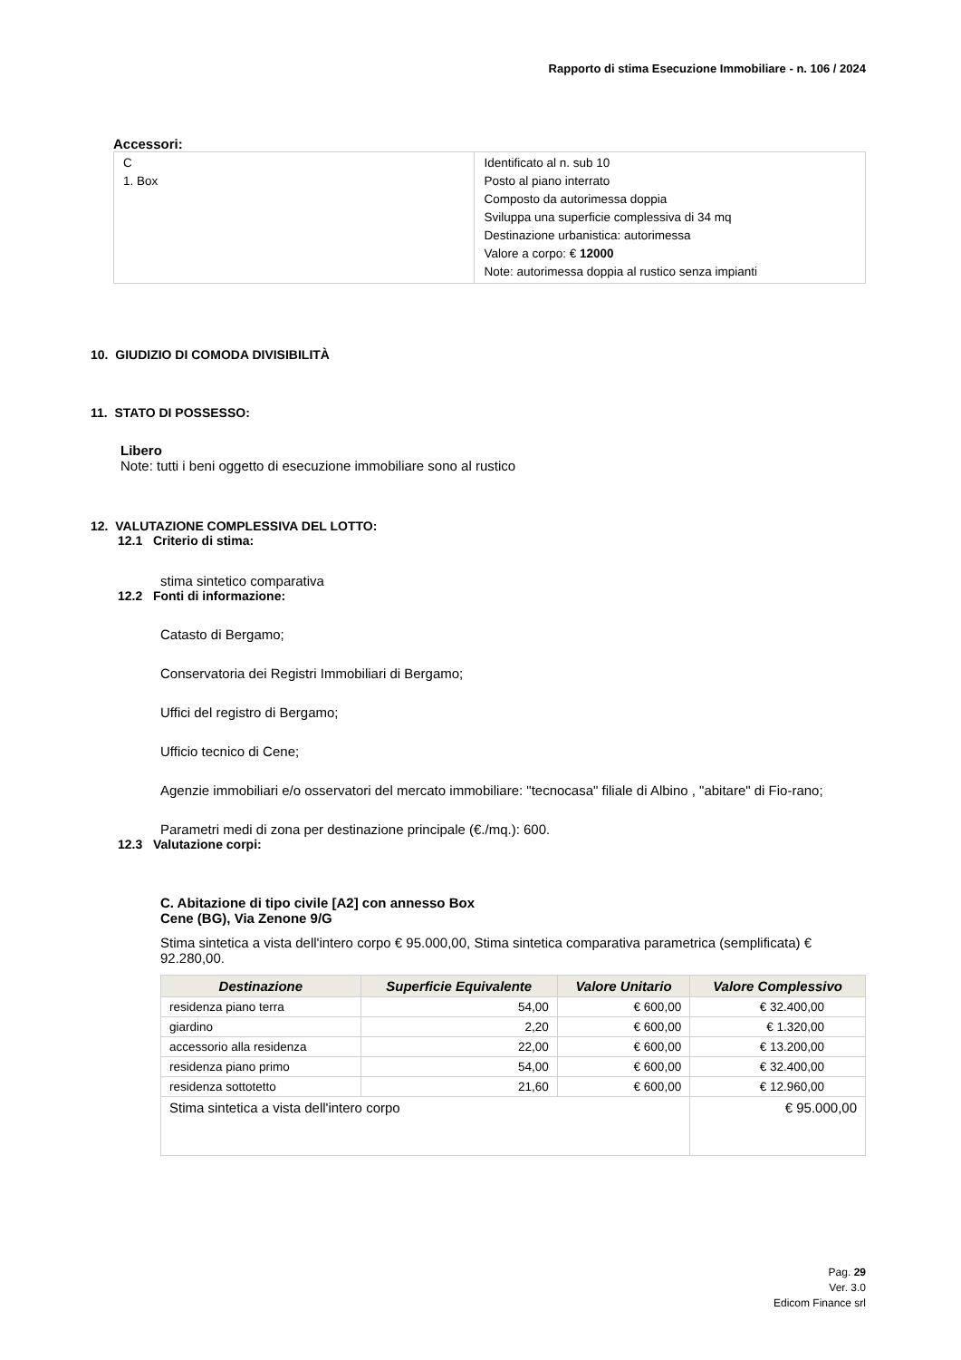Rapporto di stima Esecuzione Immobiliare - n. 106 / 2024
Accessori:
| C 1. Box | Identificato al n. sub 10 Posto al piano interrato Composto da autorimessa doppia Sviluppa una superficie complessiva di 34 mq Destinazione urbanistica: autorimessa Valore a corpo: € 12000 Note: autorimessa doppia al rustico senza impianti |
10. GIUDIZIO DI COMODA DIVISIBILITÀ
11. STATO DI POSSESSO:
Libero
Note: tutti i beni oggetto di esecuzione immobiliare sono al rustico
12. VALUTAZIONE COMPLESSIVA DEL LOTTO:
12.1 Criterio di stima:
stima sintetico comparativa
12.2 Fonti di informazione:
Catasto di Bergamo;
Conservatoria dei Registri Immobiliari di Bergamo;
Uffici del registro di Bergamo;
Ufficio tecnico di Cene;
Agenzie immobiliari e/o osservatori del mercato immobiliare: "tecnocasa" filiale di Albino , "abitare" di Fio-rano;
Parametri medi di zona per destinazione principale (€./mq.): 600.
12.3 Valutazione corpi:
C. Abitazione di tipo civile [A2] con annesso Box
Cene (BG), Via Zenone 9/G
Stima sintetica a vista dell'intero corpo € 95.000,00, Stima sintetica comparativa parametrica (semplificata) € 92.280,00.
| Destinazione | Superficie Equivalente | Valore Unitario | Valore Complessivo |
| --- | --- | --- | --- |
| residenza piano terra | 54,00 | € 600,00 | € 32.400,00 |
| giardino | 2,20 | € 600,00 | € 1.320,00 |
| accessorio alla residenza | 22,00 | € 600,00 | € 13.200,00 |
| residenza piano primo | 54,00 | € 600,00 | € 32.400,00 |
| residenza sottotetto | 21,60 | € 600,00 | € 12.960,00 |
| Stima sintetica a vista dell'intero corpo | | | € 95.000,00 |
Pag. 29
Ver. 3.0
Edicom Finance srl